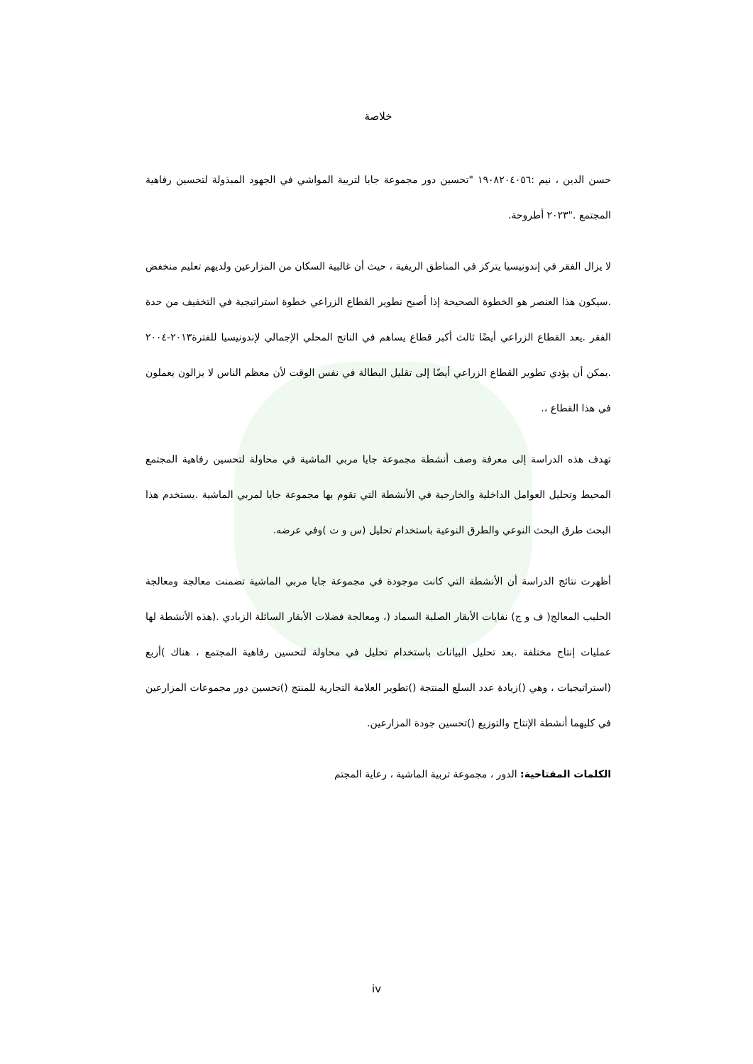خلاصة
حسن الدين ، نيم :١٩٠٨٢٠٤٠٥٦ "تحسين دور مجموعة جايا لتربية المواشي في الجهود المبذولة لتحسين رفاهية المجتمع ."٢٠٢٣ أطروحة.
لا يزال الفقر في إندونيسيا يتركز في المناطق الريفية ، حيث أن غالبية السكان من المزارعين ولديهم تعليم منخفض .سيكون هذا العنصر هو الخطوة الصحيحة إذا أصبح تطوير القطاع الزراعي خطوة استراتيجية في التخفيف من حدة الفقر .يعد القطاع الزراعي أيضًا ثالث أكبر قطاع يساهم في الناتج المحلي الإجمالي لإندونيسيا للفترة٢٠١٣-٢٠٠٤ .يمكن أن يؤدي تطوير القطاع الزراعي أيضًا إلى تقليل البطالة في نفس الوقت لأن معظم الناس لا يزالون يعملون في هذا القطاع ،.
تهدف هذه الدراسة إلى معرفة وصف أنشطة مجموعة جايا مربي الماشية في محاولة لتحسين رفاهية المجتمع المحيط وتحليل العوامل الداخلية والخارجية في الأنشطة التي تقوم بها مجموعة جايا لمربي الماشية .يستخدم هذا البحث طرق البحث النوعي والطرق النوعية باستخدام تحليل (س و ت )وفي عرضه.
أظهرت نتائج الدراسة أن الأنشطة التي كانت موجودة في مجموعة جايا مربي الماشية تضمنت معالجة ومعالجة الحليب المعالج( ف و ج) نفايات الأبقار الصلبة السماد (، ومعالجة فضلات الأبقار السائلة الزبادي .(هذه الأنشطة لها عمليات إنتاج مختلفة .بعد تحليل البيانات باستخدام تحليل في محاولة لتحسين رفاهية المجتمع ، هناك )أربع (استراتيجيات ، وهي ()زيادة عدد السلع المنتجة ()تطوير العلامة التجارية للمنتج ()تحسين دور مجموعات المزارعين في كليهما أنشطة الإنتاج والتوزيع ()تحسين جودة المزارعين.
الكلمات المفتاحية: الدور ، مجموعة تربية الماشية ، رعاية المجتم
iv